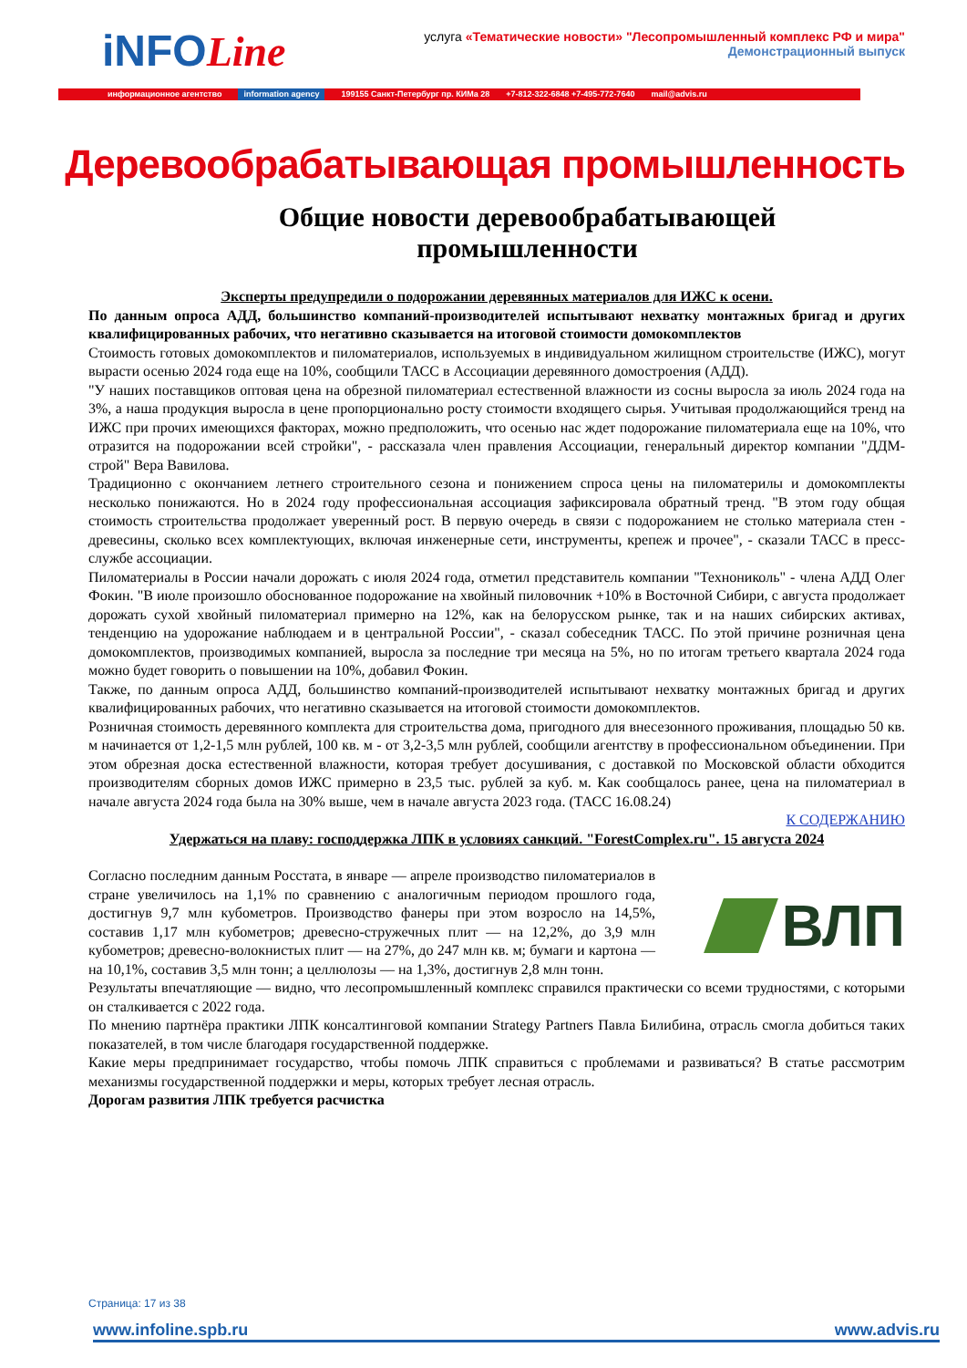iNFOLine
услуга «Тематические новости» "Лесопромышленный комплекс РФ и мира"
Демонстрационный выпуск
информационное агентство information agency 199155 Санкт-Петербург пр. КИМа 28 +7-812-322-6848 +7-495-772-7640 mail@advis.ru
Деревообрабатывающая промышленность
Общие новости деревообрабатывающей
промышленности
Эксперты предупредили о подорожании деревянных материалов для ИЖС к осени.
По данным опроса АДД, большинство компаний-производителей испытывают нехватку монтажных бригад и других квалифицированных рабочих, что негативно сказывается на итоговой стоимости домокомплектов
Стоимость готовых домокомплектов и пиломатериалов, используемых в индивидуальном жилищном строительстве (ИЖС), могут вырасти осенью 2024 года еще на 10%, сообщили ТАСС в Ассоциации деревянного домостроения (АДД).
"У наших поставщиков оптовая цена на обрезной пиломатериал естественной влажности из сосны выросла за июль 2024 года на 3%, а наша продукция выросла в цене пропорционально росту стоимости входящего сырья. Учитывая продолжающийся тренд на ИЖС при прочих имеющихся факторах, можно предположить, что осенью нас ждет подорожание пиломатериала еще на 10%, что отразится на подорожании всей стройки", - рассказала член правления Ассоциации, генеральный директор компании "ДДМ-строй" Вера Вавилова.
Традиционно с окончанием летнего строительного сезона и понижением спроса цены на пиломатерилы и домокомплекты несколько понижаются. Но в 2024 году профессиональная ассоциация зафиксировала обратный тренд. "В этом году общая стоимость строительства продолжает уверенный рост. В первую очередь в связи с подорожанием не столько материала стен - древесины, сколько всех комплектующих, включая инженерные сети, инструменты, крепеж и прочее", - сказали ТАСС в пресс-службе ассоциации.
Пиломатериалы в России начали дорожать с июля 2024 года, отметил представитель компании "Технониколь" - члена АДД Олег Фокин. "В июле произошло обоснованное подорожание на хвойный пиловочник +10% в Восточной Сибири, с августа продолжает дорожать сухой хвойный пиломатериал примерно на 12%, как на белорусском рынке, так и на наших сибирских активах, тенденцию на удорожание наблюдаем и в центральной России", - сказал собеседник ТАСС. По этой причине розничная цена домокомплектов, производимых компанией, выросла за последние три месяца на 5%, но по итогам третьего квартала 2024 года можно будет говорить о повышении на 10%, добавил Фокин.
Также, по данным опроса АДД, большинство компаний-производителей испытывают нехватку монтажных бригад и других квалифицированных рабочих, что негативно сказывается на итоговой стоимости домокомплектов.
Розничная стоимость деревянного комплекта для строительства дома, пригодного для внесезонного проживания, площадью 50 кв. м начинается от 1,2-1,5 млн рублей, 100 кв. м - от 3,2-3,5 млн рублей, сообщили агентству в профессиональном объединении. При этом обрезная доска естественной влажности, которая требует досушивания, с доставкой по Московской области обходится производителям сборных домов ИЖС примерно в 23,5 тыс. рублей за куб. м. Как сообщалось ранее, цена на пиломатериал в начале августа 2024 года была на 30% выше, чем в начале августа 2023 года. (ТАСС 16.08.24)
К СОДЕРЖАНИЮ
Удержаться на плаву: господдержка ЛПК в условиях санкций. "ForestComplex.ru". 15 августа 2024
ВЛП
Согласно последним данным Росстата, в январе — апреле производство пиломатериалов в стране увеличилось на 1,1% по сравнению с аналогичным периодом прошлого года, достигнув 9,7 млн кубометров. Производство фанеры при этом возросло на 14,5%, составив 1,17 млн кубометров; древесно-стружечных плит — на 12,2%, до 3,9 млн кубометров; древесно-волокнистых плит — на 27%, до 247 млн кв. м; бумаги и картона — на 10,1%, составив 3,5 млн тонн; а целлюлозы — на 1,3%, достигнув 2,8 млн тонн.
Результаты впечатляющие — видно, что лесопромышленный комплекс справился практически со всеми трудностями, с которыми он сталкивается с 2022 года.
По мнению партнёра практики ЛПК консалтинговой компании Strategy Partners Павла Билибина, отрасль смогла добиться таких показателей, в том числе благодаря государственной поддержке.
Какие меры предпринимает государство, чтобы помочь ЛПК справиться с проблемами и развиваться? В статье рассмотрим механизмы государственной поддержки и меры, которых требует лесная отрасль.
Дорогам развития ЛПК требуется расчистка
Страница: 17 из 38
www.infoline.spb.ru www.advis.ru